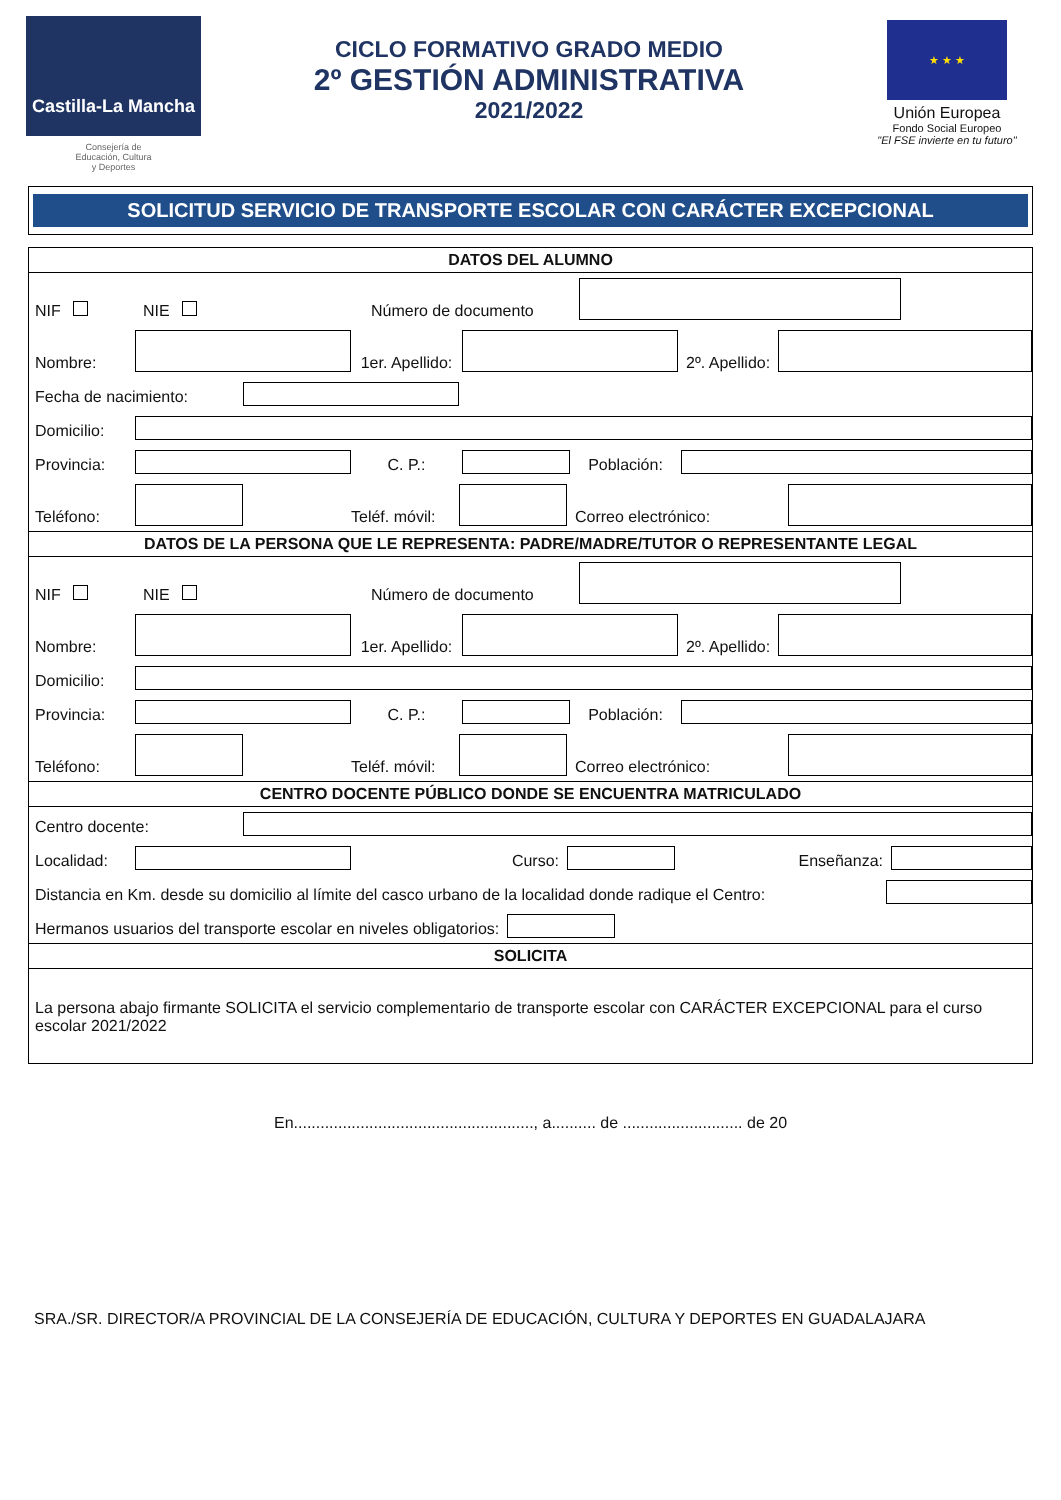Castilla-La Mancha
Consejería de
Educación, Cultura
y Deportes
CICLO FORMATIVO GRADO MEDIO
2º GESTIÓN ADMINISTRATIVA
2021/2022
★ ★ ★
Unión Europea
Fondo Social Europeo
"El FSE invierte en tu futuro"
SOLICITUD SERVICIO DE TRANSPORTE ESCOLAR CON CARÁCTER EXCEPCIONAL
DATOS DEL ALUMNO
NIF NIE Número de documento
Nombre: 1er. Apellido: 2º. Apellido:
Fecha de nacimiento:
Domicilio:
Provincia: C. P.: Población:
Teléfono: Teléf. móvil: Correo electrónico:
DATOS DE LA PERSONA QUE LE REPRESENTA: PADRE/MADRE/TUTOR O REPRESENTANTE LEGAL
NIF NIE Número de documento
Nombre: 1er. Apellido: 2º. Apellido:
Domicilio:
Provincia: C. P.: Población:
Teléfono: Teléf. móvil: Correo electrónico:
CENTRO DOCENTE PÚBLICO DONDE SE ENCUENTRA MATRICULADO
Centro docente:
Localidad: Curso: Enseñanza:
Distancia en Km. desde su domicilio al límite del casco urbano de la localidad donde radique el Centro:
Hermanos usuarios del transporte escolar en niveles obligatorios:
SOLICITA
La persona abajo firmante SOLICITA el servicio complementario de transporte escolar con CARÁCTER EXCEPCIONAL para el curso escolar 2021/2022
En......................................................, a.......... de ........................... de 20
SRA./SR. DIRECTOR/A PROVINCIAL DE LA CONSEJERÍA DE EDUCACIÓN, CULTURA Y DEPORTES EN GUADALAJARA